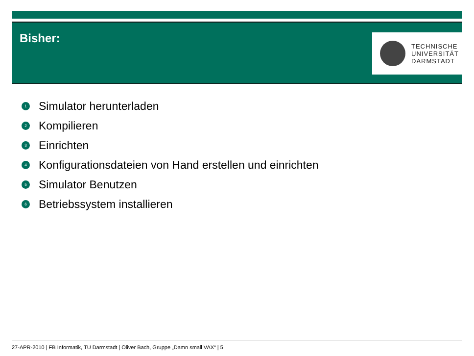Bisher:
TECHNISCHE
UNIVERSITÄT
DARMSTADT
1 Simulator herunterladen
2 Kompilieren
3 Einrichten
4 Konfigurationsdateien von Hand erstellen und einrichten
5 Simulator Benutzen
6 Betriebssystem installieren
27-APR-2010 | FB Informatik, TU Darmstadt | Oliver Bach, Gruppe „Damn small VAX“ | 5